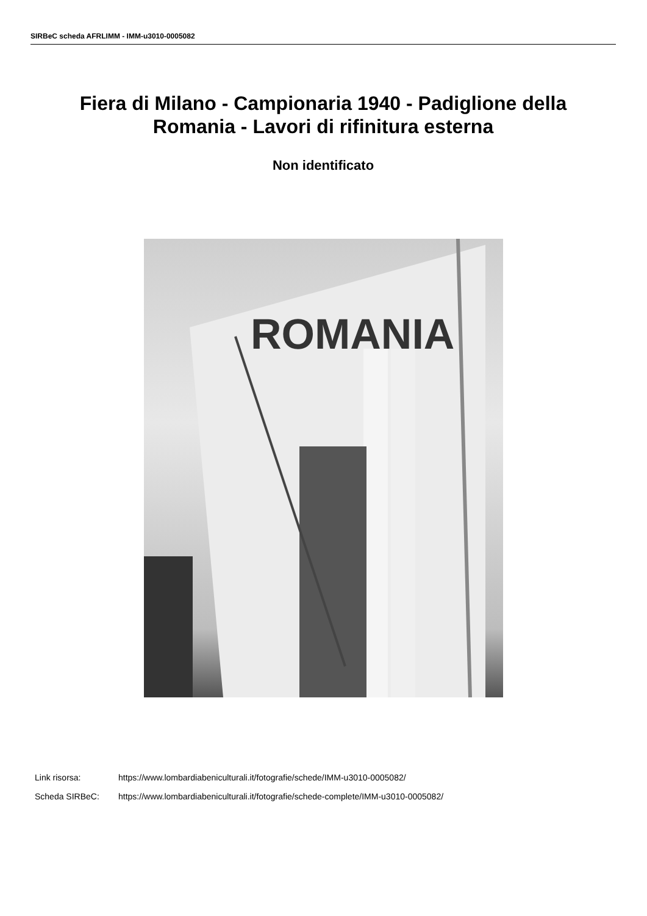SIRBeC scheda AFRLIMM - IMM-u3010-0005082
Fiera di Milano - Campionaria 1940 - Padiglione della Romania - Lavori di rifinitura esterna
Non identificato
ROMANIA
Link risorsa: https://www.lombardiabeniculturali.it/fotografie/schede/IMM-u3010-0005082/
Scheda SIRBeC: https://www.lombardiabeniculturali.it/fotografie/schede-complete/IMM-u3010-0005082/